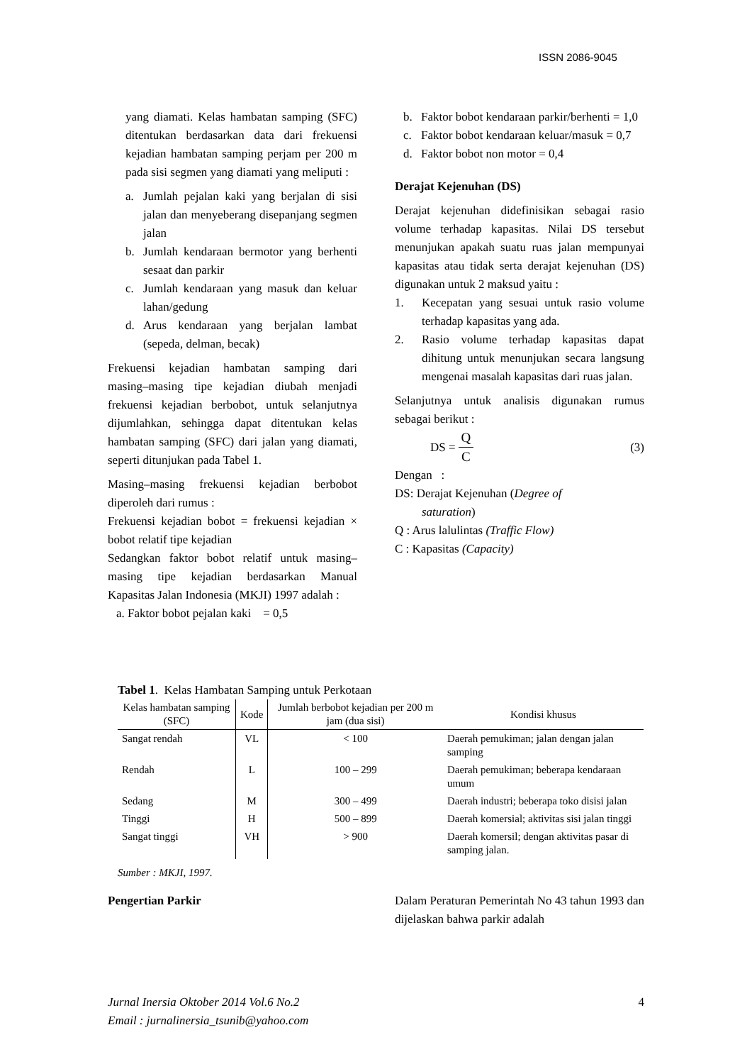ISSN 2086-9045
yang diamati. Kelas hambatan samping (SFC) ditentukan berdasarkan data dari frekuensi kejadian hambatan samping perjam per 200 m pada sisi segmen yang diamati yang meliputi :
a. Jumlah pejalan kaki yang berjalan di sisi jalan dan menyeberang disepanjang segmen jalan
b. Jumlah kendaraan bermotor yang berhenti sesaat dan parkir
c. Jumlah kendaraan yang masuk dan keluar lahan/gedung
d. Arus kendaraan yang berjalan lambat (sepeda, delman, becak)
Frekuensi kejadian hambatan samping dari masing–masing tipe kejadian diubah menjadi frekuensi kejadian berbobot, untuk selanjutnya dijumlahkan, sehingga dapat ditentukan kelas hambatan samping (SFC) dari jalan yang diamati, seperti ditunjukan pada Tabel 1.
Masing–masing frekuensi kejadian berbobot diperoleh dari rumus :
Frekuensi kejadian bobot = frekuensi kejadian × bobot relatif tipe kejadian
Sedangkan faktor bobot relatif untuk masing–masing tipe kejadian berdasarkan Manual Kapasitas Jalan Indonesia (MKJI) 1997 adalah :
a. Faktor bobot pejalan kaki = 0,5
b. Faktor bobot kendaraan parkir/berhenti = 1,0
c. Faktor bobot kendaraan keluar/masuk = 0,7
d. Faktor bobot non motor = 0,4
Derajat Kejenuhan (DS)
Derajat kejenuhan didefinisikan sebagai rasio volume terhadap kapasitas. Nilai DS tersebut menunjukan apakah suatu ruas jalan mempunyai kapasitas atau tidak serta derajat kejenuhan (DS) digunakan untuk 2 maksud yaitu :
1. Kecepatan yang sesuai untuk rasio volume terhadap kapasitas yang ada.
2. Rasio volume terhadap kapasitas dapat dihitung untuk menunjukan secara langsung mengenai masalah kapasitas dari ruas jalan.
Selanjutnya untuk analisis digunakan rumus sebagai berikut :
DS = Q C (3)
Dengan :
DS: Derajat Kejenuhan (Degree of
saturation)
Q : Arus lalulintas (Traffic Flow)
C : Kapasitas (Capacity)
Tabel 1. Kelas Hambatan Samping untuk Perkotaan
| Kelas hambatan samping (SFC) | Kode | Jumlah berbobot kejadian per 200 m jam (dua sisi) | Kondisi khusus |
| --- | --- | --- | --- |
| Sangat rendah | VL | < 100 | Daerah pemukiman; jalan dengan jalan samping |
| Rendah | L | 100 – 299 | Daerah pemukiman; beberapa kendaraan umum |
| Sedang | M | 300 – 499 | Daerah industri; beberapa toko disisi jalan |
| Tinggi | H | 500 – 899 | Daerah komersial; aktivitas sisi jalan tinggi |
| Sangat tinggi | VH | > 900 | Daerah komersil; dengan aktivitas pasar di samping jalan. |
Sumber : MKJI, 1997.
Pengertian Parkir Dalam Peraturan Pemerintah No 43 tahun 1993 dan dijelaskan bahwa parkir adalah
Jurnal Inersia Oktober 2014 Vol.6 No.2 4
Email : jurnalinersia_tsunib@yahoo.com